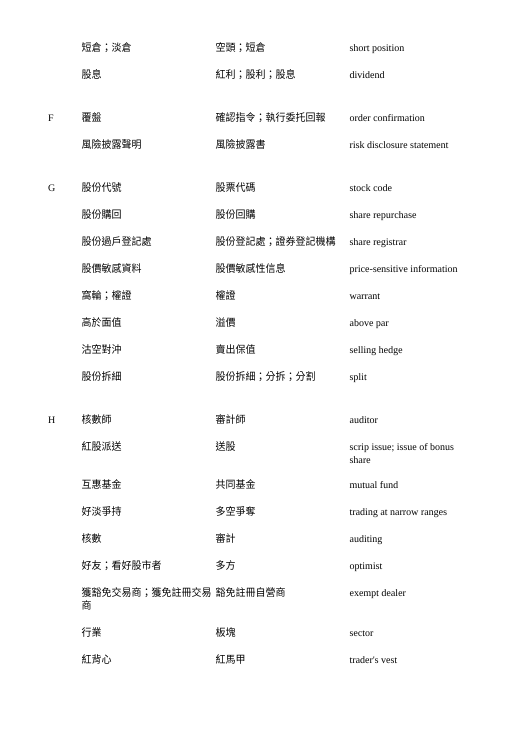| | 短倉；淡倉 | 空頭；短倉 | short position |
| | 股息 | 紅利；股利；股息 | dividend |
| F | 覆盤 | 確認指令；執行委托回報 | order confirmation |
| | 風險披露聲明 | 風險披露書 | risk disclosure statement |
| G | 股份代號 | 股票代碼 | stock code |
| | 股份購回 | 股份回購 | share repurchase |
| | 股份過戶登記處 | 股份登記處；證券登記機構 | share registrar |
| | 股價敏感資料 | 股價敏感性信息 | price-sensitive information |
| | 窩輪；權證 | 權證 | warrant |
| | 高於面值 | 溢價 | above par |
| | 沽空對沖 | 賣出保值 | selling hedge |
| | 股份拆細 | 股份拆細；分拆；分割 | split |
| H | 核數師 | 審計師 | auditor |
| | 紅股派送 | 送股 | scrip issue; issue of bonus share |
| | 互惠基金 | 共同基金 | mutual fund |
| | 好淡爭持 | 多空爭奪 | trading at narrow ranges |
| | 核數 | 審計 | auditing |
| | 好友；看好股市者 | 多方 | optimist |
| | 獲豁免交易商；獲免註冊交易商 | 豁免註冊自營商 | exempt dealer |
| | 行業 | 板塊 | sector |
| | 紅背心 | 紅馬甲 | trader's vest |